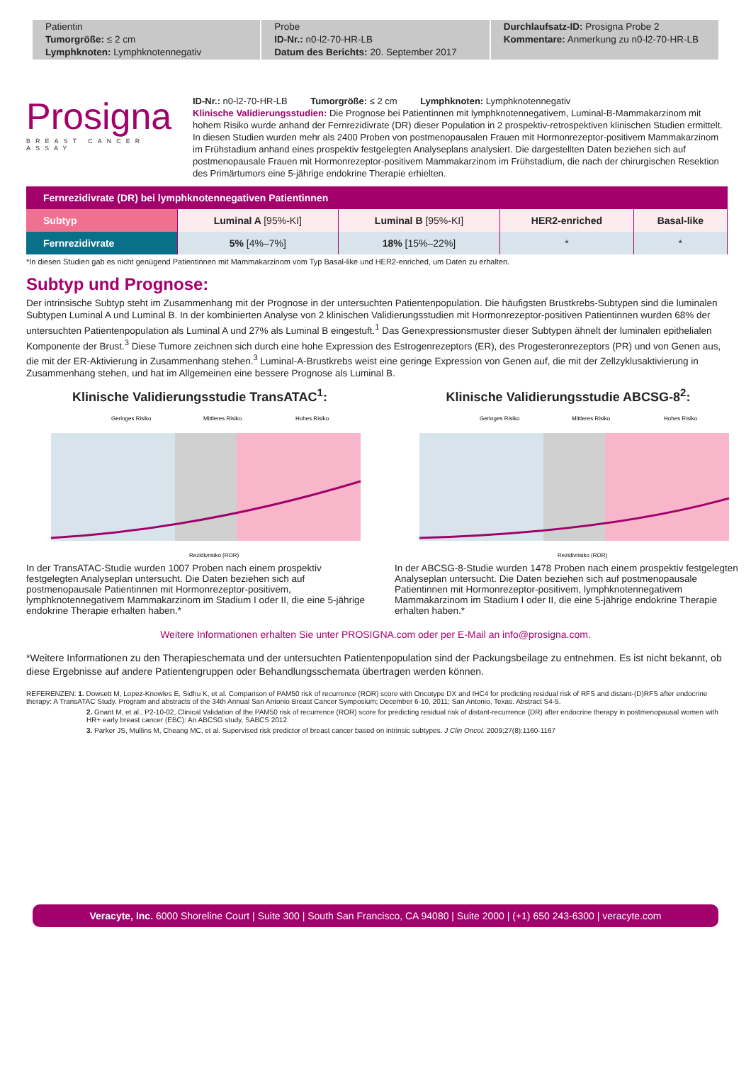Patientin
Tumorgröße: ≤ 2 cm
Lymphknoten: Lymphknotennegativ
Probe
ID-Nr.: n0-l2-70-HR-LB
Datum des Berichts: 20. September 2017
Durchlaufsatz-ID: Prosigna Probe 2
Kommentare: Anmerkung zu n0-l2-70-HR-LB
Prosigna
BREAST CANCER ASSAY
ID-Nr.: n0-l2-70-HR-LB Tumorgröße: ≤ 2 cm Lymphknoten: Lymphknotennegativ
Klinische Validierungsstudien: Die Prognose bei Patientinnen mit lymphknotennegativem, Luminal-B-Mammakarzinom mit hohem Risiko wurde anhand der Fernrezidivrate (DR) dieser Population in 2 prospektiv-retrospektiven klinischen Studien ermittelt. In diesen Studien wurden mehr als 2400 Proben von postmenopausalen Frauen mit Hormonrezeptor-positivem Mammakarzinom im Frühstadium anhand eines prospektiv festgelegten Analyseplans analysiert. Die dargestellten Daten beziehen sich auf postmenopausale Frauen mit Hormonrezeptor-positivem Mammakarzinom im Frühstadium, die nach der chirurgischen Resektion des Primärtumors eine 5-jährige endokrine Therapie erhielten.
| Fernrezidivrate (DR) bei lymphknotennegativen Patientinnen | | | | |
| --- | --- | --- | --- | --- |
| Subtyp | Luminal A [95%-KI] | Luminal B [95%-KI] | HER2-enriched | Basal-like |
| Fernrezidivrate | 5% [4%–7%] | 18% [15%–22%] | * | * |
*In diesen Studien gab es nicht genügend Patientinnen mit Mammakarzinom vom Typ Basal-like und HER2-enriched, um Daten zu erhalten.
Subtyp und Prognose:
Der intrinsische Subtyp steht im Zusammenhang mit der Prognose in der untersuchten Patientenpopulation. Die häufigsten Brustkrebs-Subtypen sind die luminalen Subtypen Luminal A und Luminal B. In der kombinierten Analyse von 2 klinischen Validierungsstudien mit Hormonrezeptor-positiven Patientinnen wurden 68% der untersuchten Patientenpopulation als Luminal A und 27% als Luminal B eingestuft.<sup>1</sup> Das Genexpressionsmuster dieser Subtypen ähnelt der luminalen epithelialen Komponente der Brust.<sup>3</sup> Diese Tumore zeichnen sich durch eine hohe Expression des Estrogenrezeptors (ER), des Progesteronrezeptors (PR) und von Genen aus, die mit der ER-Aktivierung in Zusammenhang stehen.<sup>3</sup> Luminal-A-Brustkrebs weist eine geringe Expression von Genen auf, die mit der Zellzyklusaktivierung in Zusammenhang stehen, und hat im Allgemeinen eine bessere Prognose als Luminal B.
Klinische Validierungsstudie TransATAC<sup>1</sup>:
Geringes Risiko
Mittleres Risiko
Hohes Risiko
Rezidivrisiko (ROR)
In der TransATAC-Studie wurden 1007 Proben nach einem prospektiv festgelegten Analyseplan untersucht. Die Daten beziehen sich auf postmenopausale Patientinnen mit Hormonrezeptor-positivem, lymphknotennegativem Mammakarzinom im Stadium I oder II, die eine 5-jährige endokrine Therapie erhalten haben.*
Klinische Validierungsstudie ABCSG-8<sup>2</sup>:
Geringes Risiko
Mittleres Risiko
Hohes Risiko
Rezidivrisiko (ROR)
In der ABCSG-8-Studie wurden 1478 Proben nach einem prospektiv festgelegten Analyseplan untersucht. Die Daten beziehen sich auf postmenopausale Patientinnen mit Hormonrezeptor-positivem, lymphknotennegativem Mammakarzinom im Stadium I oder II, die eine 5-jährige endokrine Therapie erhalten haben.*
Weitere Informationen erhalten Sie unter PROSIGNA.com oder per E-Mail an info@prosigna.com.
*Weitere Informationen zu den Therapieschemata und der untersuchten Patientenpopulation sind der Packungsbeilage zu entnehmen. Es ist nicht bekannt, ob diese Ergebnisse auf andere Patientengruppen oder Behandlungsschemata übertragen werden können.
REFERENZEN: 1. Dowsett M, Lopez-Knowles E, Sidhu K, et al. Comparison of PAM50 risk of recurrence (ROR) score with Oncotype DX and IHC4 for predicting residual risk of RFS and distant-(D)RFS after endocrine therapy: A TransATAC Study. Program and abstracts of the 34th Annual San Antonio Breast Cancer Symposium; December 6-10, 2011; San Antonio, Texas. Abstract S4-5.
2. Gnant M, et al., P2-10-02, Clinical Validation of the PAM50 risk of recurrence (ROR) score for predicting residual risk of distant-recurrence (DR) after endocrine therapy in postmenopausal women with HR+ early breast cancer (EBC): An ABCSG study, SABCS 2012.
3. Parker JS, Mullins M, Cheang MC, et al. Supervised risk predictor of breast cancer based on intrinsic subtypes. J Clin Oncol. 2009;27(8):1160-1167
Veracyte, Inc. 6000 Shoreline Court | Suite 300 | South San Francisco, CA 94080 | Suite 2000 | (+1) 650 243-6300 | veracyte.com